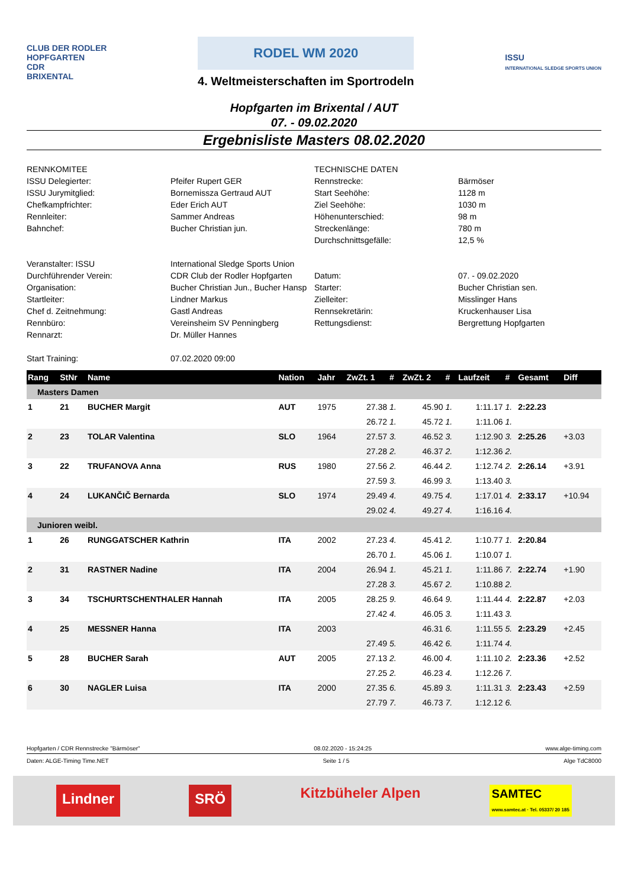CLUB DER RODLER
HOPFGARTEN
CDR
BRIXENTAL
RODEL WM 2020
4. Weltmeisterschaften im Sportrodeln
ISSU
INTERNATIONAL SLEDGE SPORTS UNION
Hopfgarten im Brixental / AUT
07. - 09.02.2020
Ergebnisliste Masters 08.02.2020
RENNKOMITEE
TECHNISCHE DATEN
ISSU Delegierter:
Pfeifer Rupert GER
Rennstrecke:
Bärmöser
ISSU Jurymitglied:
Bornemissza Gertraud AUT
Start Seehöhe:
1128 m
Chefkampfrichter:
Eder Erich AUT
Ziel Seehöhe:
1030 m
Rennleiter:
Sammer Andreas
Höhenunterschied:
98 m
Bahnchef:
Bucher Christian jun.
Streckenlänge:
780 m
Durchschnittsgefälle:
12,5 %
Veranstalter: ISSU
International Sledge Sports Union
Durchführender Verein:
CDR Club der Rodler Hopfgarten
Datum:
07. - 09.02.2020
Organisation:
Bucher Christian Jun., Bucher Hansp
Starter:
Bucher Christian sen.
Startleiter:
Lindner Markus
Zielleiter:
Misslinger Hans
Chef d. Zeitnehmung:
Gastl Andreas
Rennsekretärin:
Kruckenhauser Lisa
Rennbüro:
Vereinsheim SV Penningberg
Rettungsdienst:
Bergrettung Hopfgarten
Rennarzt:
Dr. Müller Hannes
Start Training:
07.02.2020 09:00
| Rang | StNr | Name | Nation | Jahr | ZwZt. 1 | # | ZwZt. 2 | # | Laufzeit | # | Gesamt | Diff |
| --- | --- | --- | --- | --- | --- | --- | --- | --- | --- | --- | --- | --- |
| Masters Damen | | | | | | | | | | | | |
| 1 | 21 | BUCHER Margit | AUT | 1975 | 27.38 | 1. | 45.90 | 1. | 1:11.17 | 1. | 2:22.23 | |
| | | | | | 26.72 | 1. | 45.72 | 1. | 1:11.06 | 1. | | |
| 2 | 23 | TOLAR Valentina | SLO | 1964 | 27.57 | 3. | 46.52 | 3. | 1:12.90 | 3. | 2:25.26 | +3.03 |
| | | | | | 27.28 | 2. | 46.37 | 2. | 1:12.36 | 2. | | |
| 3 | 22 | TRUFANOVA Anna | RUS | 1980 | 27.56 | 2. | 46.44 | 2. | 1:12.74 | 2. | 2:26.14 | +3.91 |
| | | | | | 27.59 | 3. | 46.99 | 3. | 1:13.40 | 3. | | |
| 4 | 24 | LUKANČIČ Bernarda | SLO | 1974 | 29.49 | 4. | 49.75 | 4. | 1:17.01 | 4. | 2:33.17 | +10.94 |
| | | | | | 29.02 | 4. | 49.27 | 4. | 1:16.16 | 4. | | |
| Junioren weibl. | | | | | | | | | | | | |
| 1 | 26 | RUNGGATSCHER Kathrin | ITA | 2002 | 27.23 | 4. | 45.41 | 2. | 1:10.77 | 1. | 2:20.84 | |
| | | | | | 26.70 | 1. | 45.06 | 1. | 1:10.07 | 1. | | |
| 2 | 31 | RASTNER Nadine | ITA | 2004 | 26.94 | 1. | 45.21 | 1. | 1:11.86 | 7. | 2:22.74 | +1.90 |
| | | | | | 27.28 | 3. | 45.67 | 2. | 1:10.88 | 2. | | |
| 3 | 34 | TSCHURTSCHENTHALER Hannah | ITA | 2005 | 28.25 | 9. | 46.64 | 9. | 1:11.44 | 4. | 2:22.87 | +2.03 |
| | | | | | 27.42 | 4. | 46.05 | 3. | 1:11.43 | 3. | | |
| 4 | 25 | MESSNER Hanna | ITA | 2003 | | | 46.31 | 6. | 1:11.55 | 5. | 2:23.29 | +2.45 |
| | | | | | 27.49 | 5. | 46.42 | 6. | 1:11.74 | 4. | | |
| 5 | 28 | BUCHER Sarah | AUT | 2005 | 27.13 | 2. | 46.00 | 4. | 1:11.10 | 2. | 2:23.36 | +2.52 |
| | | | | | 27.25 | 2. | 46.23 | 4. | 1:12.26 | 7. | | |
| 6 | 30 | NAGLER Luisa | ITA | 2000 | 27.35 | 6. | 45.89 | 3. | 1:11.31 | 3. | 2:23.43 | +2.59 |
| | | | | | 27.79 | 7. | 46.73 | 7. | 1:12.12 | 6. | | |
Hopfgarten / CDR Rennstrecke "Bärmöser" 08.02.2020 - 15:24:25 www.alge-timing.com
Daten: ALGE-Timing Time.NET Seite 1 / 5 Alge TdC8000
Lindner SRÖ Kitzbüheler Alpen SAMTEC
www.samtec.at · Tel. 05337/ 20 185